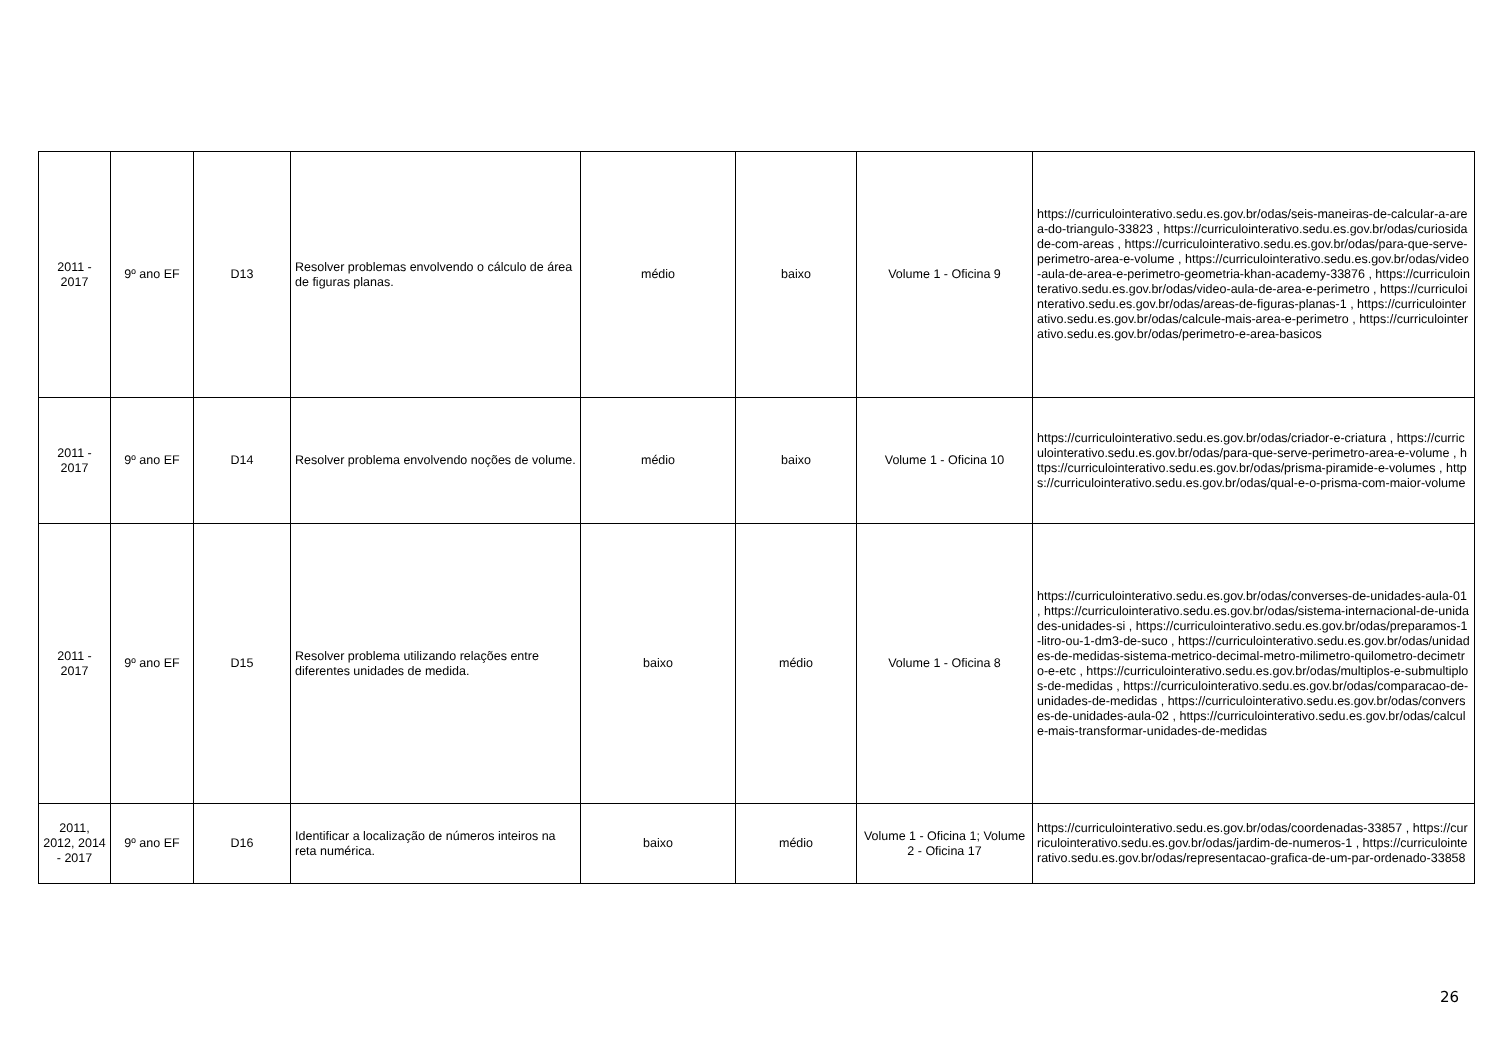| 2011 - 2017 | 9º ano EF | D13 | Resolver problemas envolvendo o cálculo de área de figuras planas. | médio | baixo | Volume 1 - Oficina 9 | https://curriculointerativo.sedu.es.gov.br/odas/seis-maneiras-de-calcular-a-area-do-triangulo-33823 , https://curriculointerativo.sedu.es.gov.br/odas/curiosidade-com-areas , https://curriculointerativo.sedu.es.gov.br/odas/para-que-serve-perimetro-area-e-volume , https://curriculointerativo.sedu.es.gov.br/odas/video-aula-de-area-e-perimetro-geometria-khan-academy-33876 , https://curriculointerativo.sedu.es.gov.br/odas/video-aula-de-area-e-perimetro , https://curriculointerativo.sedu.es.gov.br/odas/areas-de-figuras-planas-1 , https://curriculointerativo.sedu.es.gov.br/odas/calcule-mais-area-e-perimetro , https://curriculointerativo.sedu.es.gov.br/odas/perimetro-e-area-basicos |
| 2011 - 2017 | 9º ano EF | D14 | Resolver problema envolvendo noções de volume. | médio | baixo | Volume 1 - Oficina 10 | https://curriculointerativo.sedu.es.gov.br/odas/criador-e-criatura , https://curriculointerativo.sedu.es.gov.br/odas/para-que-serve-perimetro-area-e-volume , https://curriculointerativo.sedu.es.gov.br/odas/prisma-piramide-e-volumes , https://curriculointerativo.sedu.es.gov.br/odas/qual-e-o-prisma-com-maior-volume |
| 2011 - 2017 | 9º ano EF | D15 | Resolver problema utilizando relações entre diferentes unidades de medida. | baixo | médio | Volume 1 - Oficina 8 | https://curriculointerativo.sedu.es.gov.br/odas/converses-de-unidades-aula-01 , https://curriculointerativo.sedu.es.gov.br/odas/sistema-internacional-de-unidades-unidades-si , https://curriculointerativo.sedu.es.gov.br/odas/preparamos-1-litro-ou-1-dm3-de-suco , https://curriculointerativo.sedu.es.gov.br/odas/unidades-de-medidas-sistema-metrico-decimal-metro-milimetro-quilometro-decimetro-e-etc , https://curriculointerativo.sedu.es.gov.br/odas/multiplos-e-submultiplos-de-medidas , https://curriculointerativo.sedu.es.gov.br/odas/comparacao-de-unidades-de-medidas , https://curriculointerativo.sedu.es.gov.br/odas/converses-de-unidades-aula-02 , https://curriculointerativo.sedu.es.gov.br/odas/calcule-mais-transformar-unidades-de-medidas |
| 2011, 2012, 2014 - 2017 | 9º ano EF | D16 | Identificar a localização de números inteiros na reta numérica. | baixo | médio | Volume 1 - Oficina 1; Volume 2 - Oficina 17 | https://curriculointerativo.sedu.es.gov.br/odas/coordenadas-33857 , https://curriculointerativo.sedu.es.gov.br/odas/jardim-de-numeros-1 , https://curriculointerativo.sedu.es.gov.br/odas/representacao-grafica-de-um-par-ordenado-33858 |
26